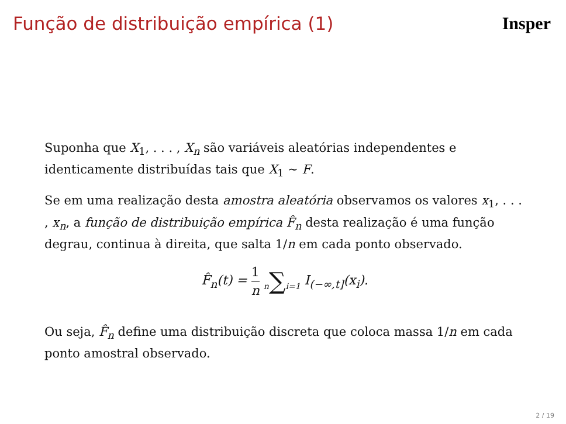Função de distribuição empírica (1)
Insper
Suponha que X<sub>1</sub>, . . . , X<sub>n</sub> são variáveis aleatórias independentes e identicamente distribuídas tais que X<sub>1</sub> ∼ F.
Se em uma realização desta amostra aleatória observamos os valores x<sub>1</sub>, . . . , x<sub>n</sub>, a função de distribuição empírica F̂<sub>n</sub> desta realização é uma função degrau, continua à direita, que salta 1/n em cada ponto observado.
F̂<sub>n</sub>(t) = 1 n n∑i=1 I<sub>(−∞,t]</sub>(x<sub>i</sub>).
Ou seja, F̂<sub>n</sub> define uma distribuição discreta que coloca massa 1/n em cada ponto amostral observado.
2 / 19